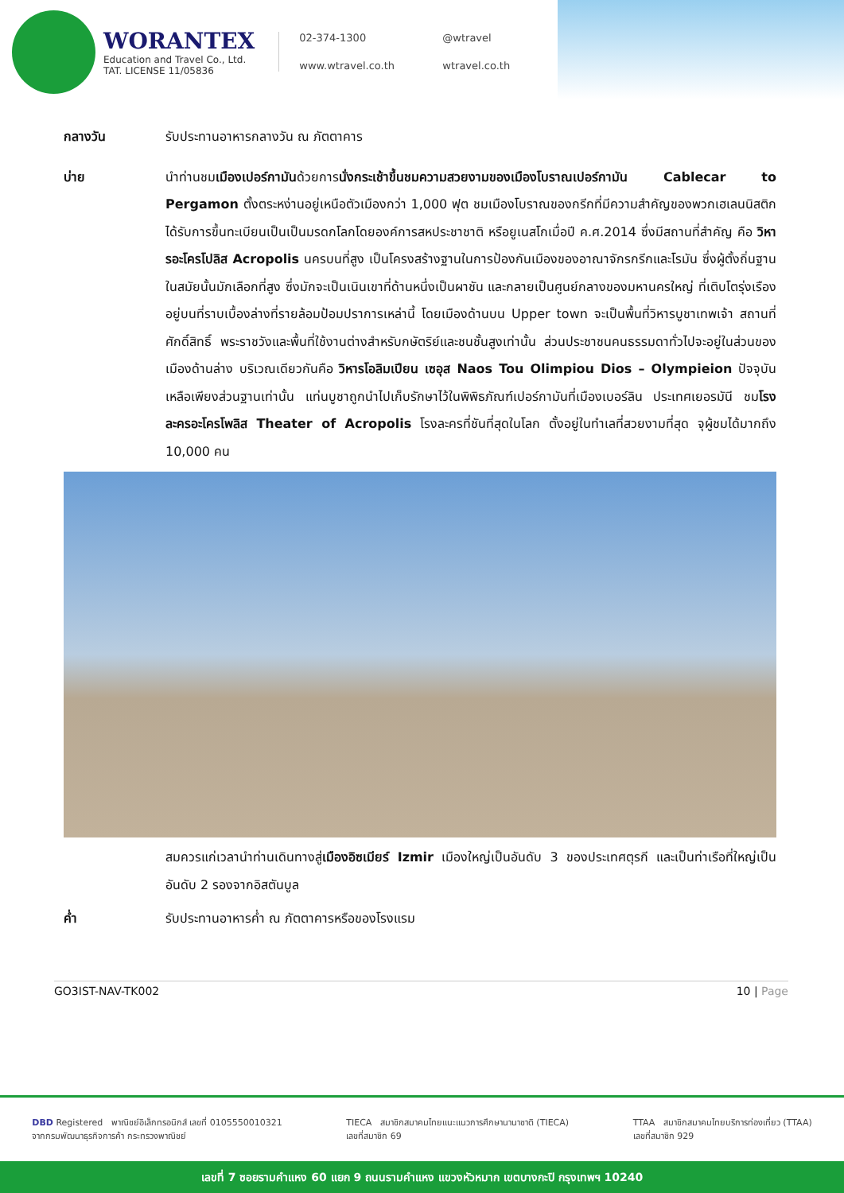WORANTEX
Education and Travel Co., Ltd.
TAT. LICENSE 11/05836
02-374-1300 @wtravel www.wtravel.co.th wtravel.co.th
กลางวัน รับประทานอาหารกลางวัน ณ ภัตตาคาร
บ่าย นำท่านชมเมืองเปอร์กามันด้วยการนั่งกระเช้าขึ้นชมความสวยงามของเมืองโบราณเปอร์กามัน Cablecar to Pergamon ตั้งตระหง่านอยู่เหนือตัวเมืองกว่า 1,000 ฟุต ชมเมืองโบราณของกรีกที่มีความสำคัญของพวกเฮเลนนิสติก ได้รับการขึ้นทะเบียนเป็นเป็นมรดกโลกโดยองค์การสหประชาชาติ หรือยูเนสโกเมื่อปี ค.ศ.2014 ซึ่งมีสถานที่สำคัญ คือ วิหารอะโครโปลิส Acropolis นครบนที่สูง เป็นโครงสร้างฐานในการป้องกันเมืองของอาณาจักรกรีกและโรมัน ซึ่งผู้ตั้งถิ่นฐานในสมัยนั้นมักเลือกที่สูง ซึ่งมักจะเป็นเนินเขาที่ด้านหนึ่งเป็นผาชัน และกลายเป็นศูนย์กลางของมหานครใหญ่ ที่เติบโตรุ่งเรืองอยู่บนที่ราบเบื้องล่างที่รายล้อมป้อมปราการเหล่านี้ โดยเมืองด้านบน Upper town จะเป็นพื้นที่วิหารบูชาเทพเจ้า สถานที่ศักดิ์สิทธิ์ พระราชวังและพื้นที่ใช้งานต่างสำหรับกษัตริย์และชนชั้นสูงเท่านั้น ส่วนประชาชนคนธรรมดาทั่วไปจะอยู่ในส่วนของเมืองด้านล่าง บริเวณเดียวกันคือ วิหารโอลิมเปียน เซอุส Naos Tou Olimpiou Dios – Olympieion ปัจจุบันเหลือเพียงส่วนฐานเท่านั้น แท่นบูชาถูกนำไปเก็บรักษาไว้ในพิพิธภัณฑ์เปอร์กามันที่เมืองเบอร์ลิน ประเทศเยอรมันี ชมโรงละครอะโครโพลิส Theater of Acropolis โรงละครที่ชันที่สุดในโลก ตั้งอยู่ในทำเลที่สวยงามที่สุด จุผู้ชมได้มากถึง 10,000 คน
สมควรแก่เวลานำท่านเดินทางสู่เมืองอิซเมียร์ Izmir เมืองใหญ่เป็นอันดับ 3 ของประเทศตุรกี และเป็นท่าเรือที่ใหญ่เป็นอันดับ 2 รองจากอิสตันบูล
ค่ำ รับประทานอาหารค่ำ ณ ภัตตาคารหรือของโรงแรม
GO3IST-NAV-TK002 10 | Page
DBD Registered พาณิชย์อิเล็กทรอนิกส์ เลขที่ 0105550010321
จากกรมพัฒนาธุรกิจการค้า กระทรวงพาณิชย์
TIECA สมาชิกสมาคมไทยแนะแนวการศึกษานานาชาติ (TIECA)
เลขที่สมาชิก 69
TTAA สมาชิกสมาคมไทยบริการท่องเที่ยว (TTAA)
เลขที่สมาชิก 929
เลขที่ 7 ซอยรามคำแหง 60 แยก 9 ถนนรามคำแหง แขวงหัวหมาก เขตบางกะปิ กรุงเทพฯ 10240